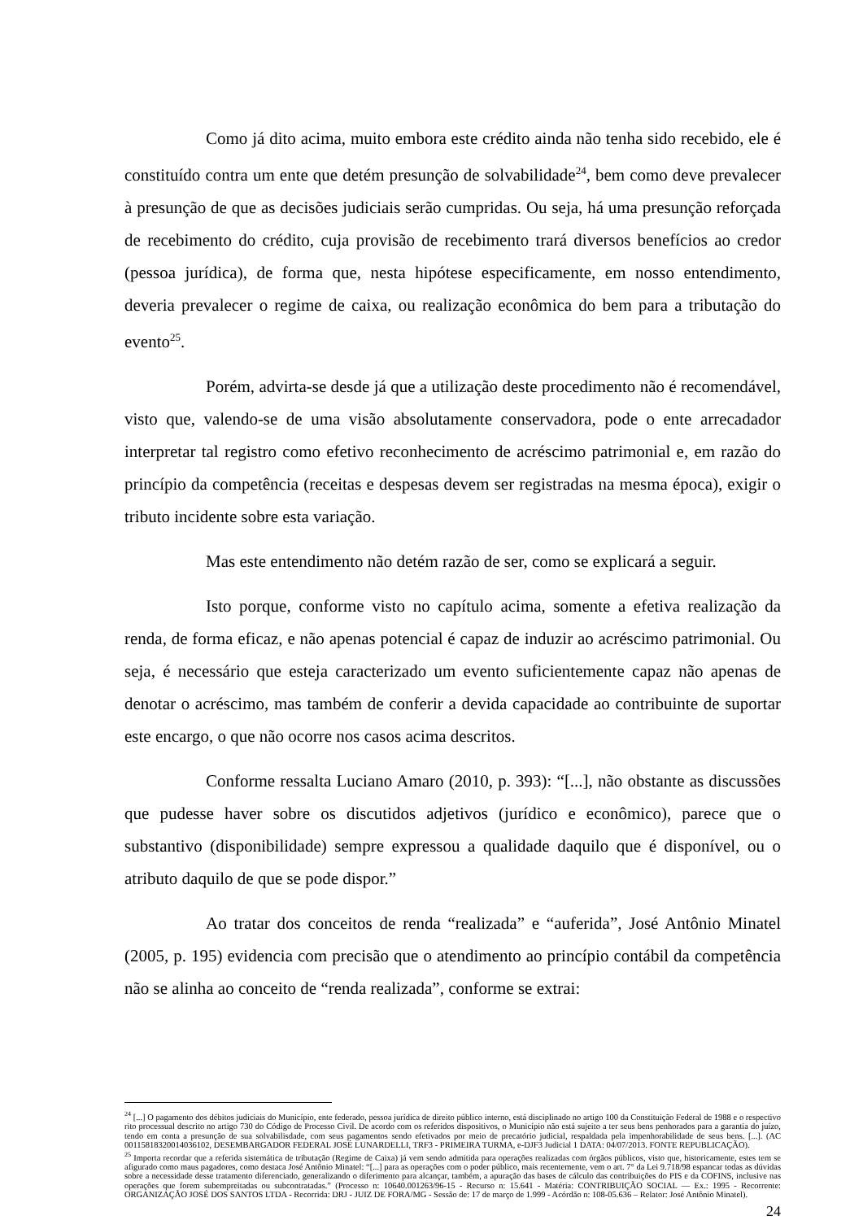Como já dito acima, muito embora este crédito ainda não tenha sido recebido, ele é constituído contra um ente que detém presunção de solvabilidade<sup>24</sup>, bem como deve prevalecer à presunção de que as decisões judiciais serão cumpridas. Ou seja, há uma presunção reforçada de recebimento do crédito, cuja provisão de recebimento trará diversos benefícios ao credor (pessoa jurídica), de forma que, nesta hipótese especificamente, em nosso entendimento, deveria prevalecer o regime de caixa, ou realização econômica do bem para a tributação do evento<sup>25</sup>.
Porém, advirta-se desde já que a utilização deste procedimento não é recomendável, visto que, valendo-se de uma visão absolutamente conservadora, pode o ente arrecadador interpretar tal registro como efetivo reconhecimento de acréscimo patrimonial e, em razão do princípio da competência (receitas e despesas devem ser registradas na mesma época), exigir o tributo incidente sobre esta variação.
Mas este entendimento não detém razão de ser, como se explicará a seguir.
Isto porque, conforme visto no capítulo acima, somente a efetiva realização da renda, de forma eficaz, e não apenas potencial é capaz de induzir ao acréscimo patrimonial. Ou seja, é necessário que esteja caracterizado um evento suficientemente capaz não apenas de denotar o acréscimo, mas também de conferir a devida capacidade ao contribuinte de suportar este encargo, o que não ocorre nos casos acima descritos.
Conforme ressalta Luciano Amaro (2010, p. 393): “[...], não obstante as discussões que pudesse haver sobre os discutidos adjetivos (jurídico e econômico), parece que o substantivo (disponibilidade) sempre expressou a qualidade daquilo que é disponível, ou o atributo daquilo de que se pode dispor.”
Ao tratar dos conceitos de renda “realizada” e “auferida”, José Antônio Minatel (2005, p. 195) evidencia com precisão que o atendimento ao princípio contábil da competência não se alinha ao conceito de “renda realizada”, conforme se extrai:
<sup>24</sup> [...] O pagamento dos débitos judiciais do Município, ente federado, pessoa jurídica de direito público interno, está disciplinado no artigo 100 da Constituição Federal de 1988 e o respectivo rito processual descrito no artigo 730 do Código de Processo Civil. De acordo com os referidos dispositivos, o Município não está sujeito a ter seus bens penhorados para a garantia do juízo, tendo em conta a presunção de sua solvabilisdade, com seus pagamentos sendo efetivados por meio de precatório judicial, respaldada pela impenhorabilidade de seus bens. [...]. (AC 00115818320014036102, DESEMBARGADOR FEDERAL JOSÉ LUNARDELLI, TRF3 - PRIMEIRA TURMA, e-DJF3 Judicial 1 DATA: 04/07/2013. FONTE REPUBLICAÇÃO).
<sup>25</sup> Importa recordar que a referida sistemática de tributação (Regime de Caixa) já vem sendo admitida para operações realizadas com órgãos públicos, visto que, historicamente, estes tem se afigurado como maus pagadores, como destaca José Antônio Minatel: “[...] para as operações com o poder público, mais recentemente, vem o art. 7° da Lei 9.718/98 espancar todas as dúvidas sobre a necessidade desse tratamento diferenciado, generalizando o diferimento para alcançar, também, a apuração das bases de cálculo das contribuições do PIS e da COFINS, inclusive nas operações que forem subempreitadas ou subcontratadas.” (Processo n: 10640.001263/96-15 - Recurso n: 15.641 - Matéria: CONTRIBUIÇÃO SOCIAL — Ex.: 1995 - Recorrente: ORGANIZAÇÃO JOSÉ DOS SANTOS LTDA - Recorrida: DRJ - JUIZ DE FORA/MG - Sessão de: 17 de março de 1.999 - Acórdão n: 108-05.636 – Relator: José Antônio Minatel).
24